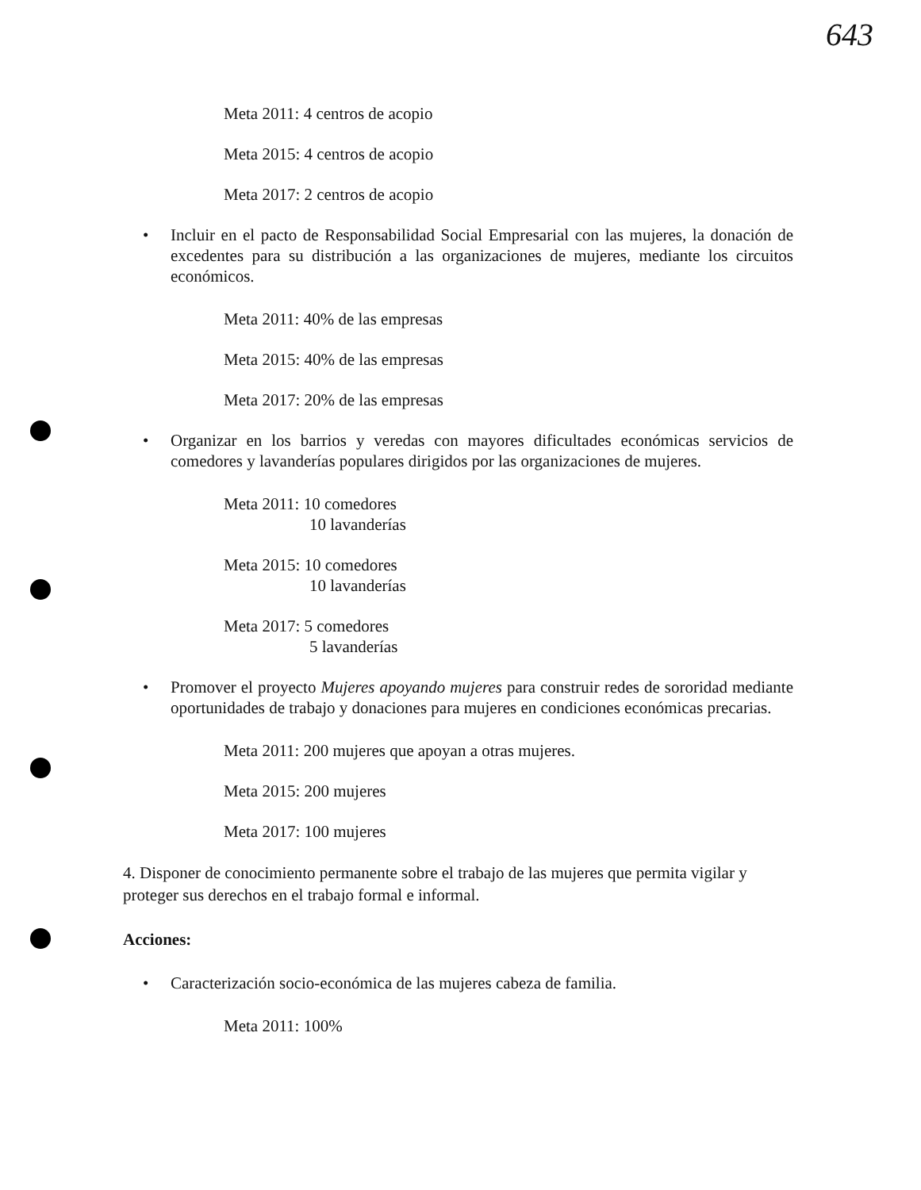643
Meta 2011: 4 centros de acopio
Meta 2015: 4 centros de acopio
Meta 2017: 2 centros de acopio
• Incluir en el pacto de Responsabilidad Social Empresarial con las mujeres, la donación de excedentes para su distribución a las organizaciones de mujeres, mediante los circuitos económicos.
Meta 2011: 40% de las empresas
Meta 2015: 40% de las empresas
Meta 2017: 20% de las empresas
• Organizar en los barrios y veredas con mayores dificultades económicas servicios de comedores y lavanderías populares dirigidos por las organizaciones de mujeres.
Meta 2011: 10 comedores
10 lavanderías
Meta 2015: 10 comedores
10 lavanderías
Meta 2017: 5 comedores
5 lavanderías
• Promover el proyecto Mujeres apoyando mujeres para construir redes de sororidad mediante oportunidades de trabajo y donaciones para mujeres en condiciones económicas precarias.
Meta 2011: 200 mujeres que apoyan a otras mujeres.
Meta 2015: 200 mujeres
Meta 2017: 100 mujeres
4. Disponer de conocimiento permanente sobre el trabajo de las mujeres que permita vigilar y proteger sus derechos en el trabajo formal e informal.
Acciones:
• Caracterización socio-económica de las mujeres cabeza de familia.
Meta 2011: 100%